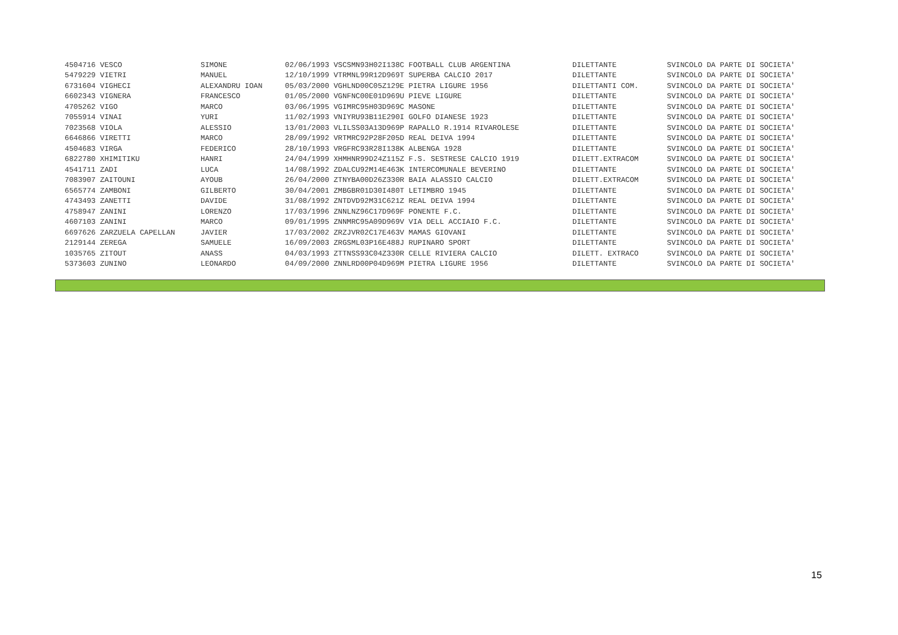| 4504716 VESCO | | SIMONE | 02/06/1993 VSCSMN93H02I138C FOOTBALL CLUB ARGENTINA | DILETTANTE | SVINCOLO DA PARTE DI SOCIETA' |
| 5479229 VIETRI | | MANUEL | 12/10/1999 VTRMNL99R12D969T SUPERBA CALCIO 2017 | DILETTANTE | SVINCOLO DA PARTE DI SOCIETA' |
| 6731604 VIGHECI | | ALEXANDRU IOAN | 05/03/2000 VGHLND00C05Z129E PIETRA LIGURE 1956 | DILETTANTI COM. | SVINCOLO DA PARTE DI SOCIETA' |
| 6602343 VIGNERA | | FRANCESCO | 01/05/2000 VGNFNC00E01D969U PIEVE LIGURE | DILETTANTE | SVINCOLO DA PARTE DI SOCIETA' |
| 4705262 VIGO | | MARCO | 03/06/1995 VGIMRC95H03D969C MASONE | DILETTANTE | SVINCOLO DA PARTE DI SOCIETA' |
| 7055914 VINAI | | YURI | 11/02/1993 VNIYRU93B11E290I GOLFO DIANESE 1923 | DILETTANTE | SVINCOLO DA PARTE DI SOCIETA' |
| 7023568 VIOLA | | ALESSIO | 13/01/2003 VLILSS03A13D969P RAPALLO R.1914 RIVAROLESE | DILETTANTE | SVINCOLO DA PARTE DI SOCIETA' |
| 6646866 VIRETTI | | MARCO | 28/09/1992 VRTMRC92P28F205D REAL DEIVA 1994 | DILETTANTE | SVINCOLO DA PARTE DI SOCIETA' |
| 4504683 VIRGA | | FEDERICO | 28/10/1993 VRGFRC93R28I138K ALBENGA 1928 | DILETTANTE | SVINCOLO DA PARTE DI SOCIETA' |
| 6822780 XHIMITIKU | | HANRI | 24/04/1999 XHMHNR99D24Z115Z F.S. SESTRESE CALCIO 1919 | DILETT.EXTRACOM | SVINCOLO DA PARTE DI SOCIETA' |
| 4541711 ZADI | | LUCA | 14/08/1992 ZDALCU92M14E463K INTERCOMUNALE BEVERINO | DILETTANTE | SVINCOLO DA PARTE DI SOCIETA' |
| 7083907 ZAITOUNI | | AYOUB | 26/04/2000 ZTNYBA00D26Z330R BAIA ALASSIO CALCIO | DILETT.EXTRACOM | SVINCOLO DA PARTE DI SOCIETA' |
| 6565774 ZAMBONI | | GILBERTO | 30/04/2001 ZMBGBR01D30I480T LETIMBRO 1945 | DILETTANTE | SVINCOLO DA PARTE DI SOCIETA' |
| 4743493 ZANETTI | | DAVIDE | 31/08/1992 ZNTDVD92M31C621Z REAL DEIVA 1994 | DILETTANTE | SVINCOLO DA PARTE DI SOCIETA' |
| 4758947 ZANINI | | LORENZO | 17/03/1996 ZNNLNZ96C17D969F PONENTE F.C. | DILETTANTE | SVINCOLO DA PARTE DI SOCIETA' |
| 4607103 ZANINI | | MARCO | 09/01/1995 ZNNMRC95A09D969V VIA DELL ACCIAIO F.C. | DILETTANTE | SVINCOLO DA PARTE DI SOCIETA' |
| 6697626 ZARZUELA CAPELLAN | | JAVIER | 17/03/2002 ZRZJVR02C17E463V MAMAS GIOVANI | DILETTANTE | SVINCOLO DA PARTE DI SOCIETA' |
| 2129144 ZEREGA | | SAMUELE | 16/09/2003 ZRGSML03P16E488J RUPINARO SPORT | DILETTANTE | SVINCOLO DA PARTE DI SOCIETA' |
| 1035765 ZITOUT | | ANASS | 04/03/1993 ZTTNSS93C04Z330R CELLE RIVIERA CALCIO | DILETT. EXTRACO | SVINCOLO DA PARTE DI SOCIETA' |
| 5373603 ZUNINO | | LEONARDO | 04/09/2000 ZNNLRD00P04D969M PIETRA LIGURE 1956 | DILETTANTE | SVINCOLO DA PARTE DI SOCIETA' |
15